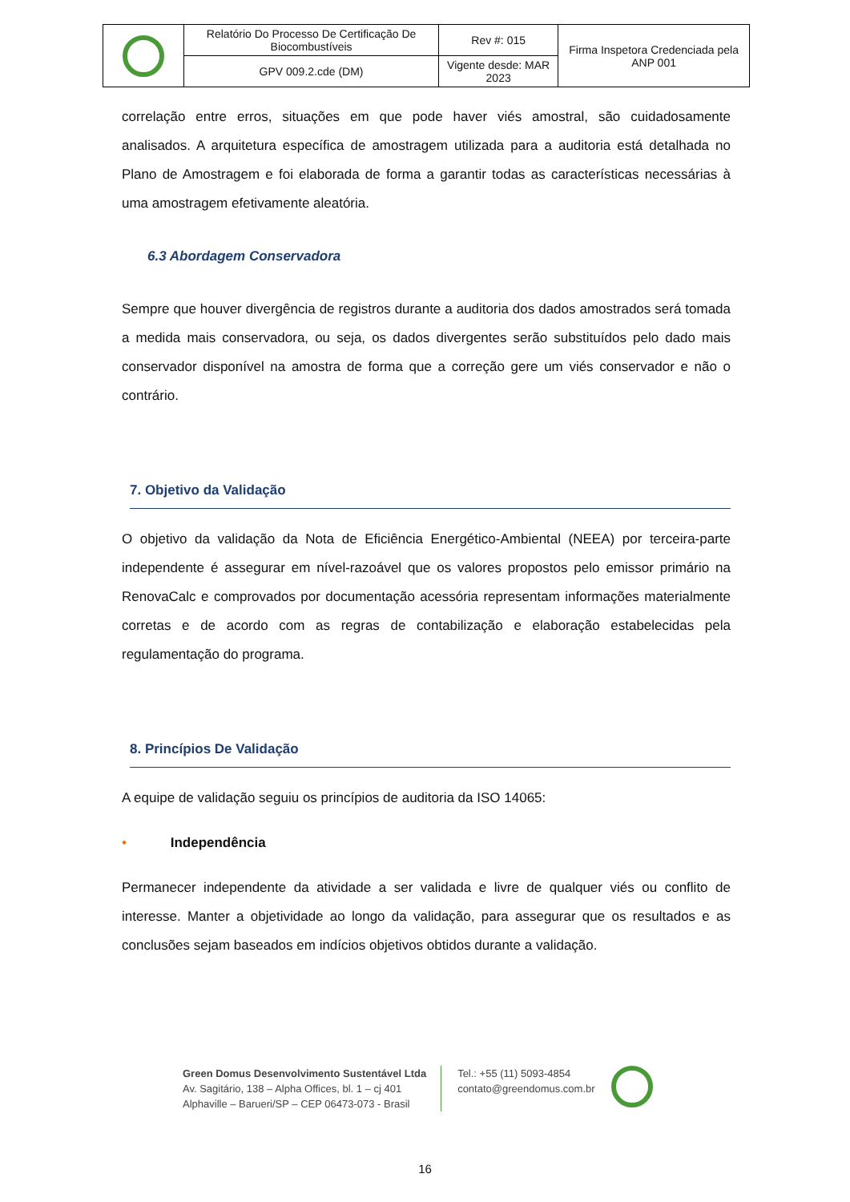| | Relatório Do Processo De Certificação De Biocombustíveis | Rev #: 015 | Firma Inspetora Credenciada pela ANP 001 |
| | GPV 009.2.cde (DM) | Vigente desde: MAR 2023 | |
correlação entre erros, situações em que pode haver viés amostral, são cuidadosamente analisados. A arquitetura específica de amostragem utilizada para a auditoria está detalhada no Plano de Amostragem e foi elaborada de forma a garantir todas as características necessárias à uma amostragem efetivamente aleatória.
6.3 Abordagem Conservadora
Sempre que houver divergência de registros durante a auditoria dos dados amostrados será tomada a medida mais conservadora, ou seja, os dados divergentes serão substituídos pelo dado mais conservador disponível na amostra de forma que a correção gere um viés conservador e não o contrário.
7. Objetivo da Validação
O objetivo da validação da Nota de Eficiência Energético-Ambiental (NEEA) por terceira-parte independente é assegurar em nível-razoável que os valores propostos pelo emissor primário na RenovaCalc e comprovados por documentação acessória representam informações materialmente corretas e de acordo com as regras de contabilização e elaboração estabelecidas pela regulamentação do programa.
8. Princípios De Validação
A equipe de validação seguiu os princípios de auditoria da ISO 14065:
• Independência
Permanecer independente da atividade a ser validada e livre de qualquer viés ou conflito de interesse. Manter a objetividade ao longo da validação, para assegurar que os resultados e as conclusões sejam baseados em indícios objetivos obtidos durante a validação.
Green Domus Desenvolvimento Sustentável Ltda
Av. Sagitário, 138 – Alpha Offices, bl. 1 – cj 401
Alphaville – Barueri/SP – CEP 06473-073 - Brasil
Tel.: +55 (11) 5093-4854
contato@greendomus.com.br
16